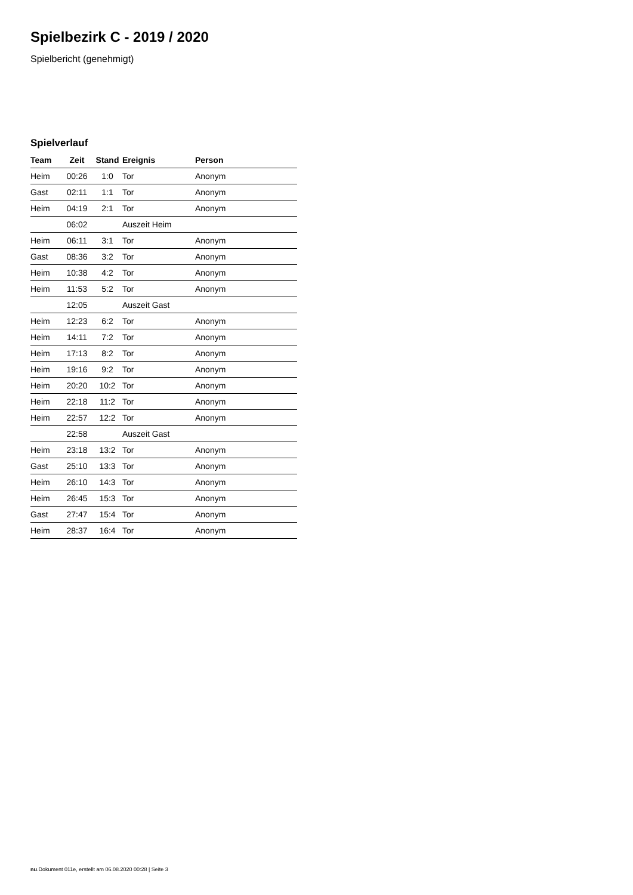Spielbezirk C - 2019 / 2020
Spielbericht (genehmigt)
Spielverlauf
| Team | Zeit | Stand | Ereignis | Person |
| --- | --- | --- | --- | --- |
| Heim | 00:26 | 1:0 | Tor | Anonym |
| Gast | 02:11 | 1:1 | Tor | Anonym |
| Heim | 04:19 | 2:1 | Tor | Anonym |
| | 06:02 | | Auszeit Heim | |
| Heim | 06:11 | 3:1 | Tor | Anonym |
| Gast | 08:36 | 3:2 | Tor | Anonym |
| Heim | 10:38 | 4:2 | Tor | Anonym |
| Heim | 11:53 | 5:2 | Tor | Anonym |
| | 12:05 | | Auszeit Gast | |
| Heim | 12:23 | 6:2 | Tor | Anonym |
| Heim | 14:11 | 7:2 | Tor | Anonym |
| Heim | 17:13 | 8:2 | Tor | Anonym |
| Heim | 19:16 | 9:2 | Tor | Anonym |
| Heim | 20:20 | 10:2 | Tor | Anonym |
| Heim | 22:18 | 11:2 | Tor | Anonym |
| Heim | 22:57 | 12:2 | Tor | Anonym |
| | 22:58 | | Auszeit Gast | |
| Heim | 23:18 | 13:2 | Tor | Anonym |
| Gast | 25:10 | 13:3 | Tor | Anonym |
| Heim | 26:10 | 14:3 | Tor | Anonym |
| Heim | 26:45 | 15:3 | Tor | Anonym |
| Gast | 27:47 | 15:4 | Tor | Anonym |
| Heim | 28:37 | 16:4 | Tor | Anonym |
nu.Dokument 011e, erstellt am 06.08.2020 00:28 | Seite 3